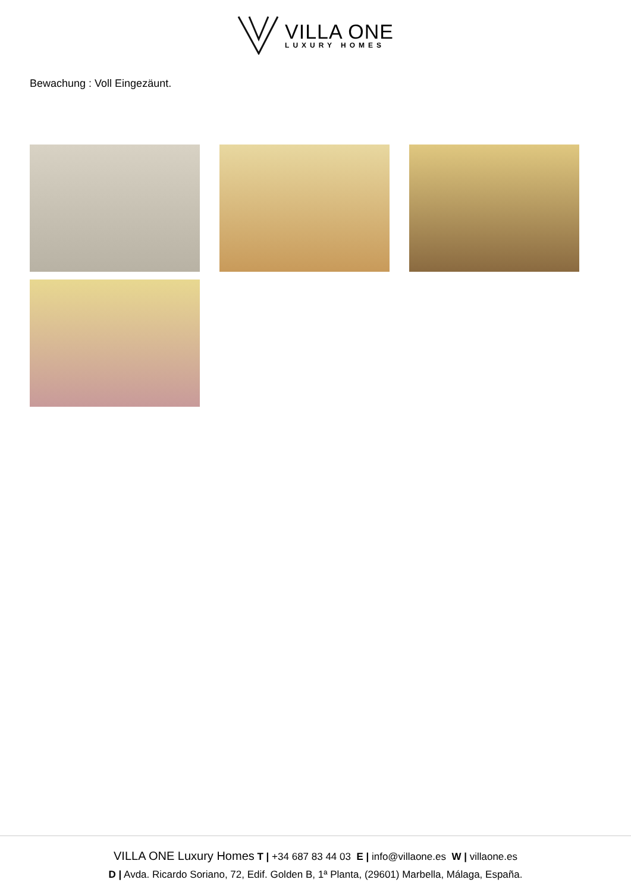VILLA ONE
LUXURY HOMES
Bewachung : Voll Eingezäunt.
VILLA ONE Luxury Homes T | +34 687 83 44 03 E | info@villaone.es W | villaone.es
D | Avda. Ricardo Soriano, 72, Edif. Golden B, 1ª Planta, (29601) Marbella, Málaga, España.